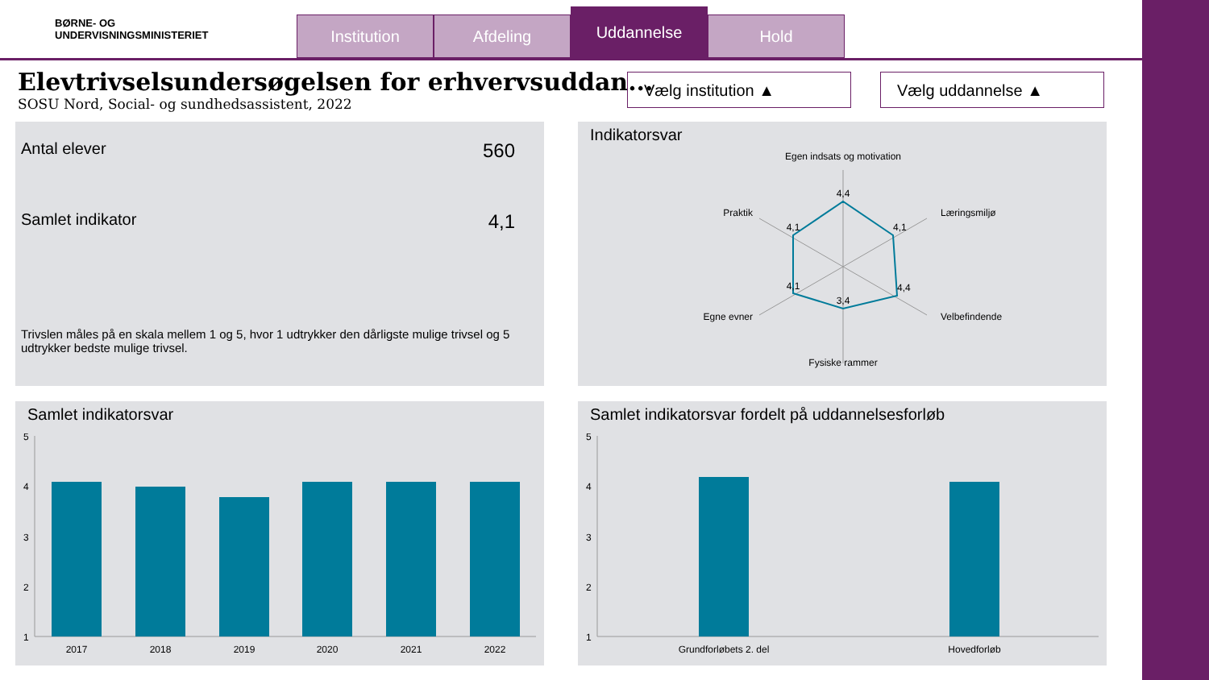BØRNE- OG
UNDERVISNINGSMINISTERIET
Institution
Afdeling
Uddannelse
Hold
Elevtrivselsundersøgelsen for erhvervsuddan...
SOSU Nord, Social- og sundhedsassistent, 2022
Vælg institution ▲ Vælg uddannelse ▲
Antal elever 560
Samlet indikator 4,1
Trivslen måles på en skala mellem 1 og 5, hvor 1 udtrykker den dårligste mulige trivsel og 5 udtrykker bedste mulige trivsel.
Indikatorsvar
Egen indsats og motivation
4,4
Læringsmiljø
4,1
Velbefindende
4,4
3,4
Fysiske rammer
Egne evner
4,1
Praktik
4,1
Samlet indikatorsvar
5
4
3
2
1
2017
2018
2019
2020
2021
2022
Samlet indikatorsvar fordelt på uddannelsesforløb
5
4
3
2
1
Grundforløbets 2. del
Hovedforløb